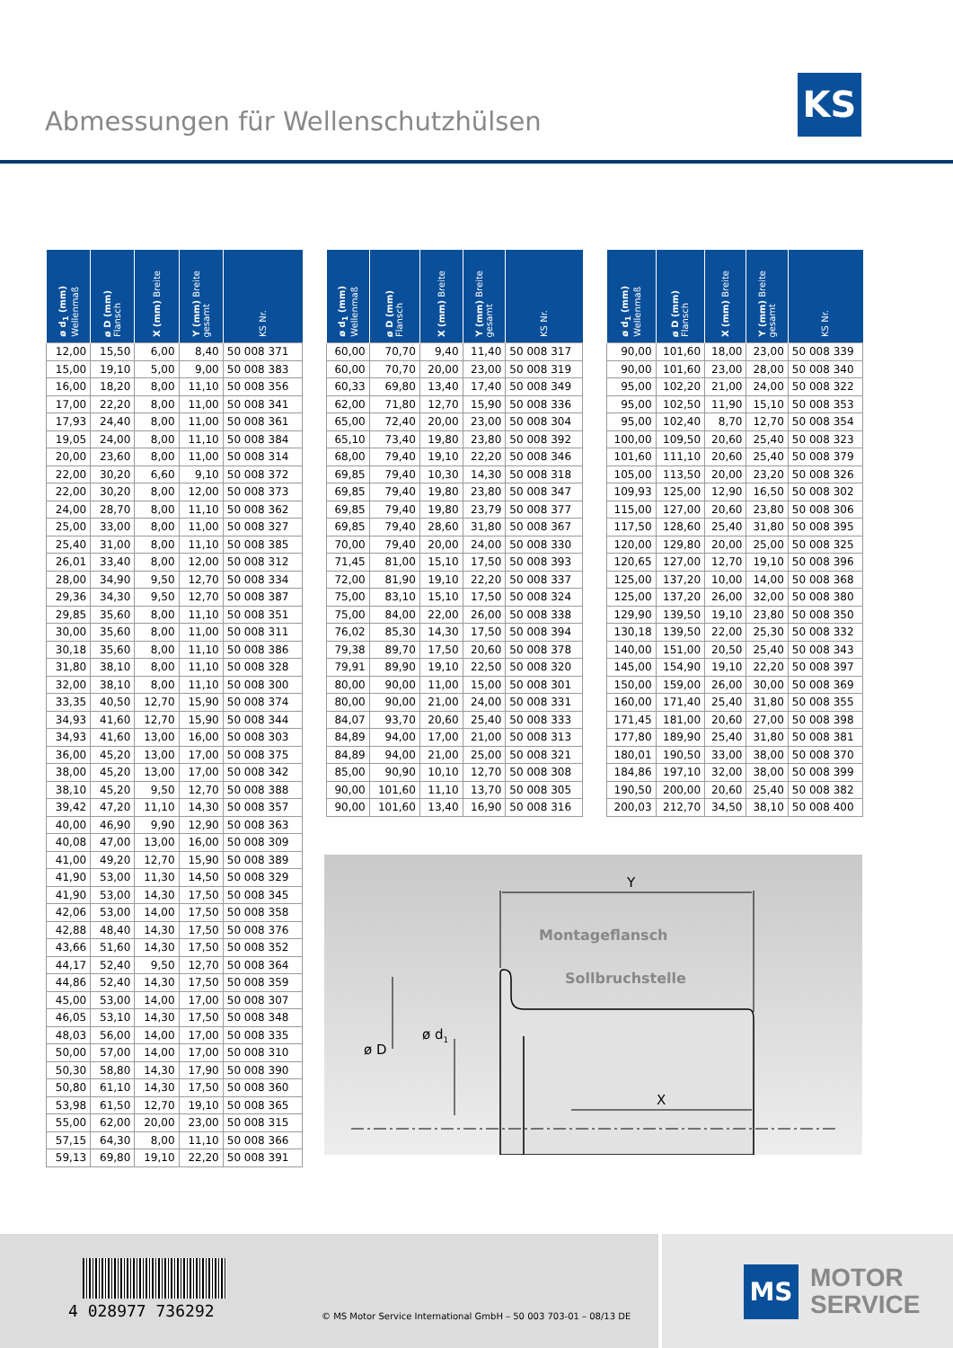Abmessungen für Wellenschutzhülsen
KS
| ø d<sub>1</sub> (mm) Wellenmaß | ø D (mm) Flansch | X (mm) Breite | Y (mm) Breite gesamt | KS Nr. |
| --- | --- | --- | --- | --- |
| 12,00 | 15,50 | 6,00 | 8,40 | 50 008 371 |
| 15,00 | 19,10 | 5,00 | 9,00 | 50 008 383 |
| 16,00 | 18,20 | 8,00 | 11,10 | 50 008 356 |
| 17,00 | 22,20 | 8,00 | 11,00 | 50 008 341 |
| 17,93 | 24,40 | 8,00 | 11,00 | 50 008 361 |
| 19,05 | 24,00 | 8,00 | 11,10 | 50 008 384 |
| 20,00 | 23,60 | 8,00 | 11,00 | 50 008 314 |
| 22,00 | 30,20 | 6,60 | 9,10 | 50 008 372 |
| 22,00 | 30,20 | 8,00 | 12,00 | 50 008 373 |
| 24,00 | 28,70 | 8,00 | 11,10 | 50 008 362 |
| 25,00 | 33,00 | 8,00 | 11,00 | 50 008 327 |
| 25,40 | 31,00 | 8,00 | 11,10 | 50 008 385 |
| 26,01 | 33,40 | 8,00 | 12,00 | 50 008 312 |
| 28,00 | 34,90 | 9,50 | 12,70 | 50 008 334 |
| 29,36 | 34,30 | 9,50 | 12,70 | 50 008 387 |
| 29,85 | 35,60 | 8,00 | 11,10 | 50 008 351 |
| 30,00 | 35,60 | 8,00 | 11,00 | 50 008 311 |
| 30,18 | 35,60 | 8,00 | 11,10 | 50 008 386 |
| 31,80 | 38,10 | 8,00 | 11,10 | 50 008 328 |
| 32,00 | 38,10 | 8,00 | 11,10 | 50 008 300 |
| 33,35 | 40,50 | 12,70 | 15,90 | 50 008 374 |
| 34,93 | 41,60 | 12,70 | 15,90 | 50 008 344 |
| 34,93 | 41,60 | 13,00 | 16,00 | 50 008 303 |
| 36,00 | 45,20 | 13,00 | 17,00 | 50 008 375 |
| 38,00 | 45,20 | 13,00 | 17,00 | 50 008 342 |
| 38,10 | 45,20 | 9,50 | 12,70 | 50 008 388 |
| 39,42 | 47,20 | 11,10 | 14,30 | 50 008 357 |
| 40,00 | 46,90 | 9,90 | 12,90 | 50 008 363 |
| 40,08 | 47,00 | 13,00 | 16,00 | 50 008 309 |
| 41,00 | 49,20 | 12,70 | 15,90 | 50 008 389 |
| 41,90 | 53,00 | 11,30 | 14,50 | 50 008 329 |
| 41,90 | 53,00 | 14,30 | 17,50 | 50 008 345 |
| 42,06 | 53,00 | 14,00 | 17,50 | 50 008 358 |
| 42,88 | 48,40 | 14,30 | 17,50 | 50 008 376 |
| 43,66 | 51,60 | 14,30 | 17,50 | 50 008 352 |
| 44,17 | 52,40 | 9,50 | 12,70 | 50 008 364 |
| 44,86 | 52,40 | 14,30 | 17,50 | 50 008 359 |
| 45,00 | 53,00 | 14,00 | 17,00 | 50 008 307 |
| 46,05 | 53,10 | 14,30 | 17,50 | 50 008 348 |
| 48,03 | 56,00 | 14,00 | 17,00 | 50 008 335 |
| 50,00 | 57,00 | 14,00 | 17,00 | 50 008 310 |
| 50,30 | 58,80 | 14,30 | 17,90 | 50 008 390 |
| 50,80 | 61,10 | 14,30 | 17,50 | 50 008 360 |
| 53,98 | 61,50 | 12,70 | 19,10 | 50 008 365 |
| 55,00 | 62,00 | 20,00 | 23,00 | 50 008 315 |
| 57,15 | 64,30 | 8,00 | 11,10 | 50 008 366 |
| 59,13 | 69,80 | 19,10 | 22,20 | 50 008 391 |
| ø d<sub>1</sub> (mm) Wellenmaß | ø D (mm) Flansch | X (mm) Breite | Y (mm) Breite gesamt | KS Nr. |
| --- | --- | --- | --- | --- |
| 60,00 | 70,70 | 9,40 | 11,40 | 50 008 317 |
| 60,00 | 70,70 | 20,00 | 23,00 | 50 008 319 |
| 60,33 | 69,80 | 13,40 | 17,40 | 50 008 349 |
| 62,00 | 71,80 | 12,70 | 15,90 | 50 008 336 |
| 65,00 | 72,40 | 20,00 | 23,00 | 50 008 304 |
| 65,10 | 73,40 | 19,80 | 23,80 | 50 008 392 |
| 68,00 | 79,40 | 19,10 | 22,20 | 50 008 346 |
| 69,85 | 79,40 | 10,30 | 14,30 | 50 008 318 |
| 69,85 | 79,40 | 19,80 | 23,80 | 50 008 347 |
| 69,85 | 79,40 | 19,80 | 23,79 | 50 008 377 |
| 69,85 | 79,40 | 28,60 | 31,80 | 50 008 367 |
| 70,00 | 79,40 | 20,00 | 24,00 | 50 008 330 |
| 71,45 | 81,00 | 15,10 | 17,50 | 50 008 393 |
| 72,00 | 81,90 | 19,10 | 22,20 | 50 008 337 |
| 75,00 | 83,10 | 15,10 | 17,50 | 50 008 324 |
| 75,00 | 84,00 | 22,00 | 26,00 | 50 008 338 |
| 76,02 | 85,30 | 14,30 | 17,50 | 50 008 394 |
| 79,38 | 89,70 | 17,50 | 20,60 | 50 008 378 |
| 79,91 | 89,90 | 19,10 | 22,50 | 50 008 320 |
| 80,00 | 90,00 | 11,00 | 15,00 | 50 008 301 |
| 80,00 | 90,00 | 21,00 | 24,00 | 50 008 331 |
| 84,07 | 93,70 | 20,60 | 25,40 | 50 008 333 |
| 84,89 | 94,00 | 17,00 | 21,00 | 50 008 313 |
| 84,89 | 94,00 | 21,00 | 25,00 | 50 008 321 |
| 85,00 | 90,90 | 10,10 | 12,70 | 50 008 308 |
| 90,00 | 101,60 | 11,10 | 13,70 | 50 008 305 |
| 90,00 | 101,60 | 13,40 | 16,90 | 50 008 316 |
| ø d<sub>1</sub> (mm) Wellenmaß | ø D (mm) Flansch | X (mm) Breite | Y (mm) Breite gesamt | KS Nr. |
| --- | --- | --- | --- | --- |
| 90,00 | 101,60 | 18,00 | 23,00 | 50 008 339 |
| 90,00 | 101,60 | 23,00 | 28,00 | 50 008 340 |
| 95,00 | 102,20 | 21,00 | 24,00 | 50 008 322 |
| 95,00 | 102,50 | 11,90 | 15,10 | 50 008 353 |
| 95,00 | 102,40 | 8,70 | 12,70 | 50 008 354 |
| 100,00 | 109,50 | 20,60 | 25,40 | 50 008 323 |
| 101,60 | 111,10 | 20,60 | 25,40 | 50 008 379 |
| 105,00 | 113,50 | 20,00 | 23,20 | 50 008 326 |
| 109,93 | 125,00 | 12,90 | 16,50 | 50 008 302 |
| 115,00 | 127,00 | 20,60 | 23,80 | 50 008 306 |
| 117,50 | 128,60 | 25,40 | 31,80 | 50 008 395 |
| 120,00 | 129,80 | 20,00 | 25,00 | 50 008 325 |
| 120,65 | 127,00 | 12,70 | 19,10 | 50 008 396 |
| 125,00 | 137,20 | 10,00 | 14,00 | 50 008 368 |
| 125,00 | 137,20 | 26,00 | 32,00 | 50 008 380 |
| 129,90 | 139,50 | 19,10 | 23,80 | 50 008 350 |
| 130,18 | 139,50 | 22,00 | 25,30 | 50 008 332 |
| 140,00 | 151,00 | 20,50 | 25,40 | 50 008 343 |
| 145,00 | 154,90 | 19,10 | 22,20 | 50 008 397 |
| 150,00 | 159,00 | 26,00 | 30,00 | 50 008 369 |
| 160,00 | 171,40 | 25,40 | 31,80 | 50 008 355 |
| 171,45 | 181,00 | 20,60 | 27,00 | 50 008 398 |
| 177,80 | 189,90 | 25,40 | 31,80 | 50 008 381 |
| 180,01 | 190,50 | 33,00 | 38,00 | 50 008 370 |
| 184,86 | 197,10 | 32,00 | 38,00 | 50 008 399 |
| 190,50 | 200,00 | 20,60 | 25,40 | 50 008 382 |
| 200,03 | 212,70 | 34,50 | 38,10 | 50 008 400 |
Y
Montageflansch
Sollbruchstelle
ø D
ø d1
X
4 028977 736292
© MS Motor Service International GmbH – 50 003 703-01 – 08/13 DE
MS
MOTOR
SERVICE